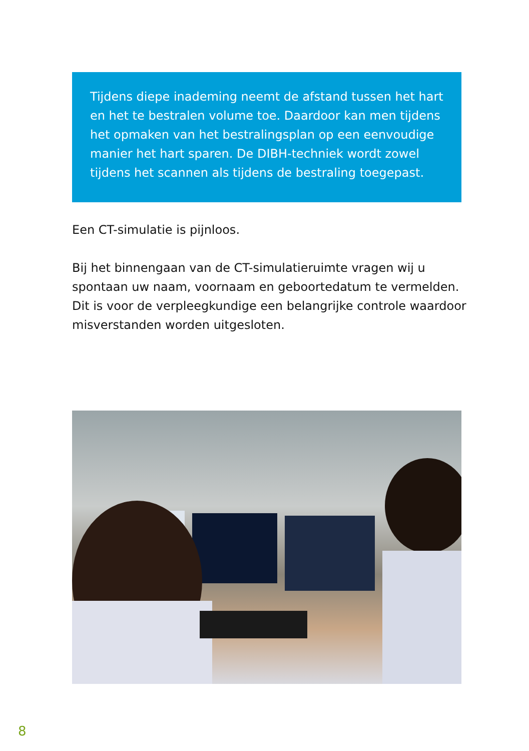Tijdens diepe inademing neemt de afstand tussen het hart en het te bestralen volume toe. Daardoor kan men tijdens het opmaken van het bestralingsplan op een eenvoudige manier het hart sparen. De DIBH-techniek wordt zowel tijdens het scannen als tijdens de bestraling toegepast.
Een CT-simulatie is pijnloos.
Bij het binnengaan van de CT-simulatieruimte vragen wij u spontaan uw naam, voornaam en geboortedatum te vermelden. Dit is voor de verpleegkundige een belangrijke controle waardoor misverstanden worden uitgesloten.
8